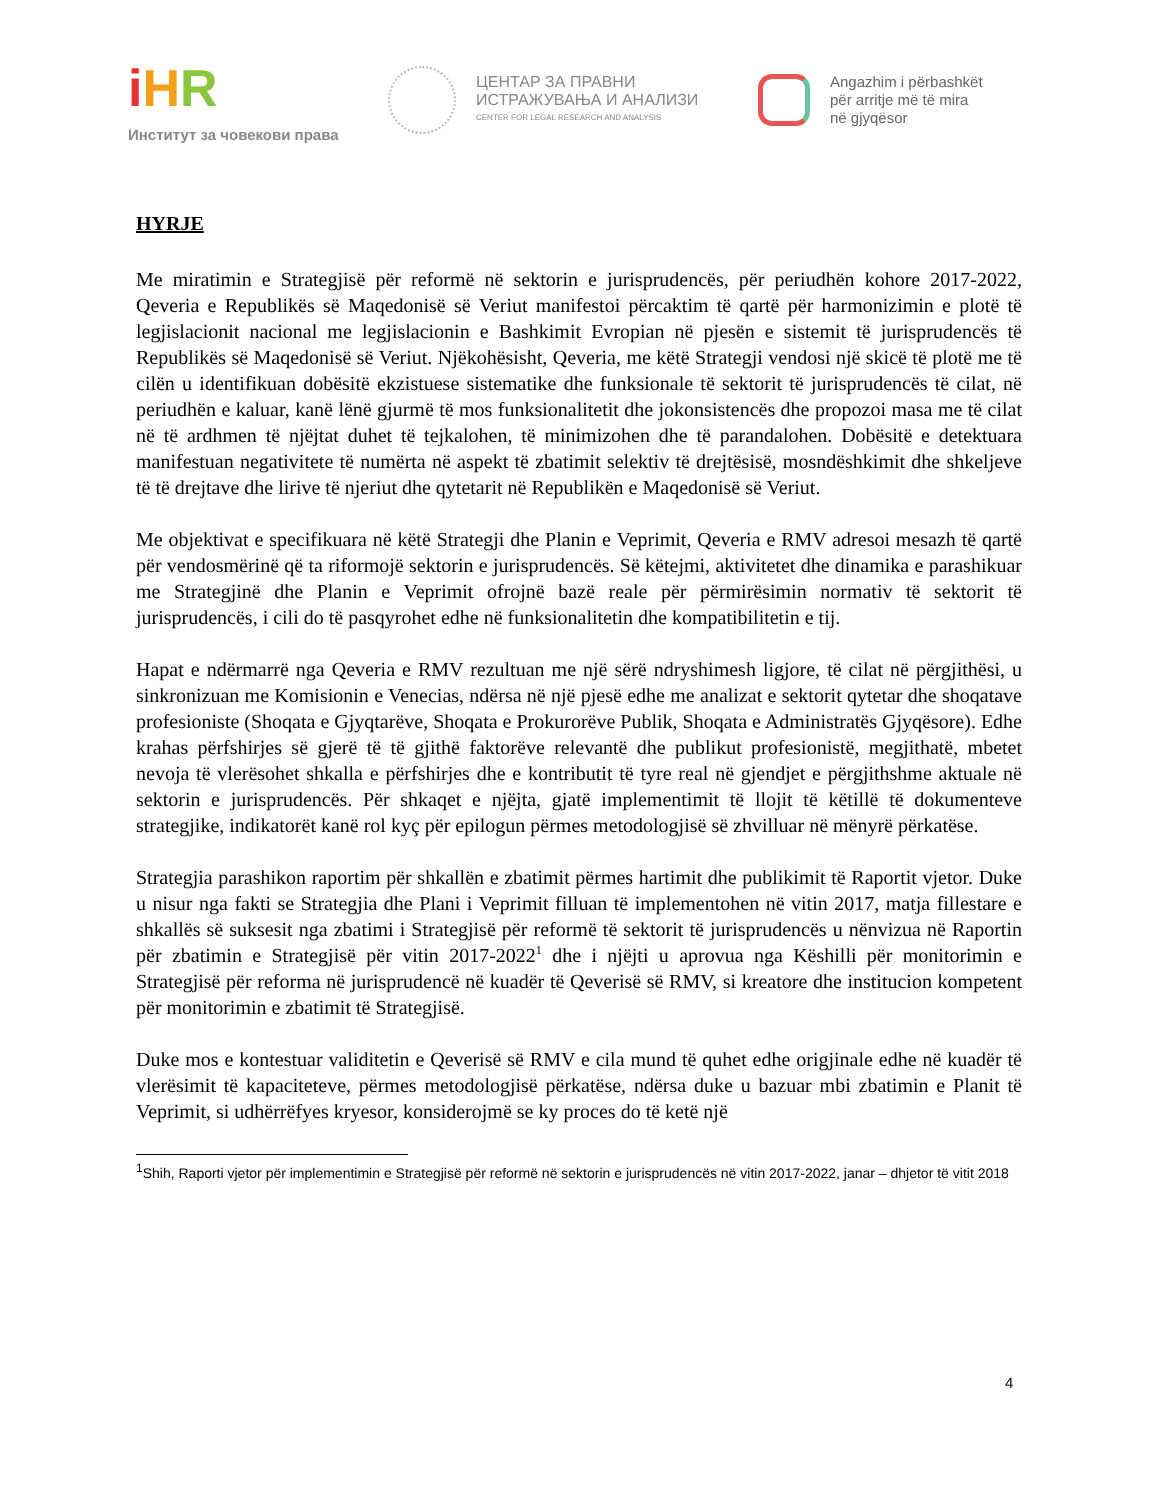iHR
Институт за човекови права
ЦЕНТАР ЗА ПРАВНИ
ИСТРАЖУВАЊА И АНАЛИЗИ
CENTER FOR LEGAL RESEARCH AND ANALYSIS
Angazhim i përbashkët
për arritje më të mira
në gjyqësor
HYRJE
Me miratimin e Strategjisë për reformë në sektorin e jurisprudencës, për periudhën kohore 2017-2022, Qeveria e Republikës së Maqedonisë së Veriut manifestoi përcaktim të qartë për harmonizimin e plotë të legjislacionit nacional me legjislacionin e Bashkimit Evropian në pjesën e sistemit të jurisprudencës të Republikës së Maqedonisë së Veriut. Njëkohësisht, Qeveria, me këtë Strategji vendosi një skicë të plotë me të cilën u identifikuan dobësitë ekzistuese sistematike dhe funksionale të sektorit të jurisprudencës të cilat, në periudhën e kaluar, kanë lënë gjurmë të mos funksionalitetit dhe jokonsistencës dhe propozoi masa me të cilat në të ardhmen të njëjtat duhet të tejkalohen, të minimizohen dhe të parandalohen. Dobësitë e detektuara manifestuan negativitete të numërta në aspekt të zbatimit selektiv të drejtësisë, mosndëshkimit dhe shkeljeve të të drejtave dhe lirive të njeriut dhe qytetarit në Republikën e Maqedonisë së Veriut.
Me objektivat e specifikuara në këtë Strategji dhe Planin e Veprimit, Qeveria e RMV adresoi mesazh të qartë për vendosmërinë që ta riformojë sektorin e jurisprudencës. Së këtejmi, aktivitetet dhe dinamika e parashikuar me Strategjinë dhe Planin e Veprimit ofrojnë bazë reale për përmirësimin normativ të sektorit të jurisprudencës, i cili do të pasqyrohet edhe në funksionalitetin dhe kompatibilitetin e tij.
Hapat e ndërmarrë nga Qeveria e RMV rezultuan me një sërë ndryshimesh ligjore, të cilat në përgjithësi, u sinkronizuan me Komisionin e Venecias, ndërsa në një pjesë edhe me analizat e sektorit qytetar dhe shoqatave profesioniste (Shoqata e Gjyqtarëve, Shoqata e Prokurorëve Publik, Shoqata e Administratës Gjyqësore). Edhe krahas përfshirjes së gjerë të të gjithë faktorëve relevantë dhe publikut profesionistë, megjithatë, mbetet nevoja të vlerësohet shkalla e përfshirjes dhe e kontributit të tyre real në gjendjet e përgjithshme aktuale në sektorin e jurisprudencës. Për shkaqet e njëjta, gjatë implementimit të llojit të këtillë të dokumenteve strategjike, indikatorët kanë rol kyç për epilogun përmes metodologjisë së zhvilluar në mënyrë përkatëse.
Strategjia parashikon raportim për shkallën e zbatimit përmes hartimit dhe publikimit të Raportit vjetor. Duke u nisur nga fakti se Strategjia dhe Plani i Veprimit filluan të implementohen në vitin 2017, matja fillestare e shkallës së suksesit nga zbatimi i Strategjisë për reformë të sektorit të jurisprudencës u nënvizua në Raportin për zbatimin e Strategjisë për vitin 2017-2022<sup>1</sup> dhe i njëjti u aprovua nga Këshilli për monitorimin e Strategjisë për reforma në jurisprudencë në kuadër të Qeverisë së RMV, si kreatore dhe institucion kompetent për monitorimin e zbatimit të Strategjisë.
Duke mos e kontestuar validitetin e Qeverisë së RMV e cila mund të quhet edhe origjinale edhe në kuadër të vlerësimit të kapaciteteve, përmes metodologjisë përkatëse, ndërsa duke u bazuar mbi zbatimin e Planit të Veprimit, si udhërrëfyes kryesor, konsiderojmë se ky proces do të ketë një
<sup>1</sup> Shih, Raporti vjetor për implementimin e Strategjisë për reformë në sektorin e jurisprudencës në vitin 2017-2022, janar – dhjetor të vitit 2018
4